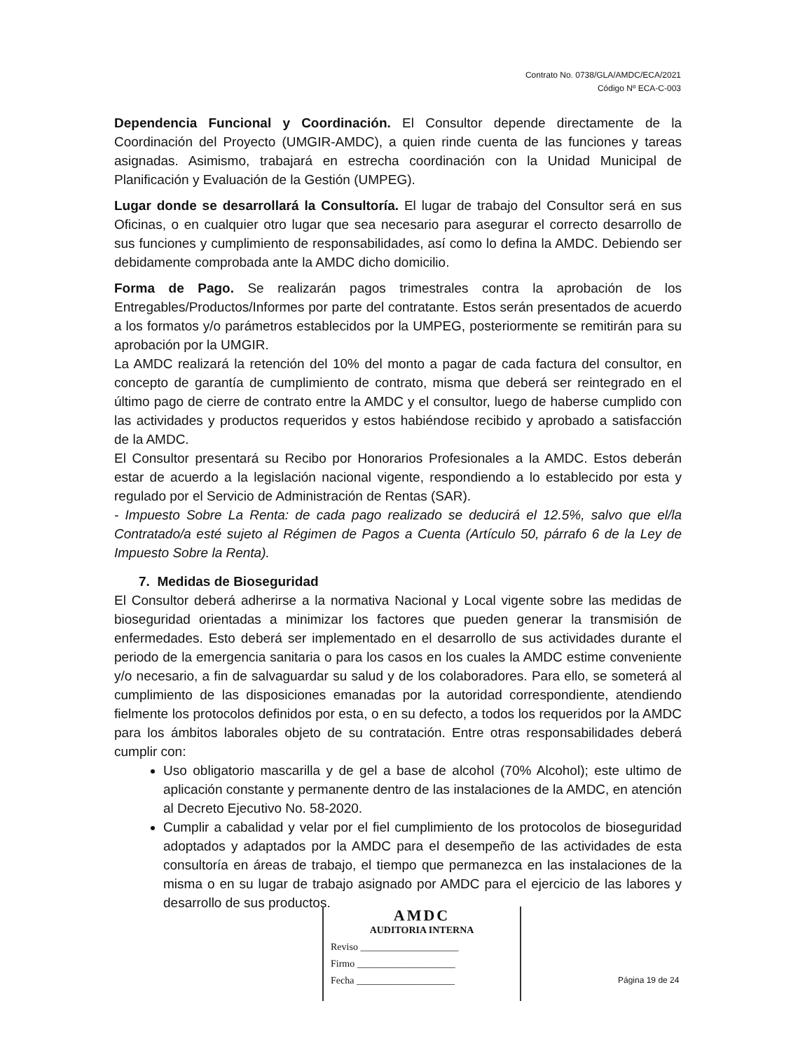Contrato No. 0738/GLA/AMDC/ECA/2021
Código Nº ECA-C-003
Dependencia Funcional y Coordinación. El Consultor depende directamente de la Coordinación del Proyecto (UMGIR-AMDC), a quien rinde cuenta de las funciones y tareas asignadas. Asimismo, trabajará en estrecha coordinación con la Unidad Municipal de Planificación y Evaluación de la Gestión (UMPEG).
Lugar donde se desarrollará la Consultoría. El lugar de trabajo del Consultor será en sus Oficinas, o en cualquier otro lugar que sea necesario para asegurar el correcto desarrollo de sus funciones y cumplimiento de responsabilidades, así como lo defina la AMDC. Debiendo ser debidamente comprobada ante la AMDC dicho domicilio.
Forma de Pago. Se realizarán pagos trimestrales contra la aprobación de los Entregables/Productos/Informes por parte del contratante. Estos serán presentados de acuerdo a los formatos y/o parámetros establecidos por la UMPEG, posteriormente se remitirán para su aprobación por la UMGIR.
La AMDC realizará la retención del 10% del monto a pagar de cada factura del consultor, en concepto de garantía de cumplimiento de contrato, misma que deberá ser reintegrado en el último pago de cierre de contrato entre la AMDC y el consultor, luego de haberse cumplido con las actividades y productos requeridos y estos habiéndose recibido y aprobado a satisfacción de la AMDC.
El Consultor presentará su Recibo por Honorarios Profesionales a la AMDC. Estos deberán estar de acuerdo a la legislación nacional vigente, respondiendo a lo establecido por esta y regulado por el Servicio de Administración de Rentas (SAR).
- Impuesto Sobre La Renta: de cada pago realizado se deducirá el 12.5%, salvo que el/la Contratado/a esté sujeto al Régimen de Pagos a Cuenta (Artículo 50, párrafo 6 de la Ley de Impuesto Sobre la Renta).
7. Medidas de Bioseguridad
El Consultor deberá adherirse a la normativa Nacional y Local vigente sobre las medidas de bioseguridad orientadas a minimizar los factores que pueden generar la transmisión de enfermedades. Esto deberá ser implementado en el desarrollo de sus actividades durante el periodo de la emergencia sanitaria o para los casos en los cuales la AMDC estime conveniente y/o necesario, a fin de salvaguardar su salud y de los colaboradores. Para ello, se someterá al cumplimiento de las disposiciones emanadas por la autoridad correspondiente, atendiendo fielmente los protocolos definidos por esta, o en su defecto, a todos los requeridos por la AMDC para los ámbitos laborales objeto de su contratación. Entre otras responsabilidades deberá cumplir con:
Uso obligatorio mascarilla y de gel a base de alcohol (70% Alcohol); este ultimo de aplicación constante y permanente dentro de las instalaciones de la AMDC, en atención al Decreto Ejecutivo No. 58-2020.
Cumplir a cabalidad y velar por el fiel cumplimiento de los protocolos de bioseguridad adoptados y adaptados por la AMDC para el desempeño de las actividades de esta consultoría en áreas de trabajo, el tiempo que permanezca en las instalaciones de la misma o en su lugar de trabajo asignado por AMDC para el ejercicio de las labores y desarrollo de sus productos.
AMDC
AUDITORIA INTERNA
Reviso ____________________
Firmo ____________________
Fecha ____________________
Página 19 de 24